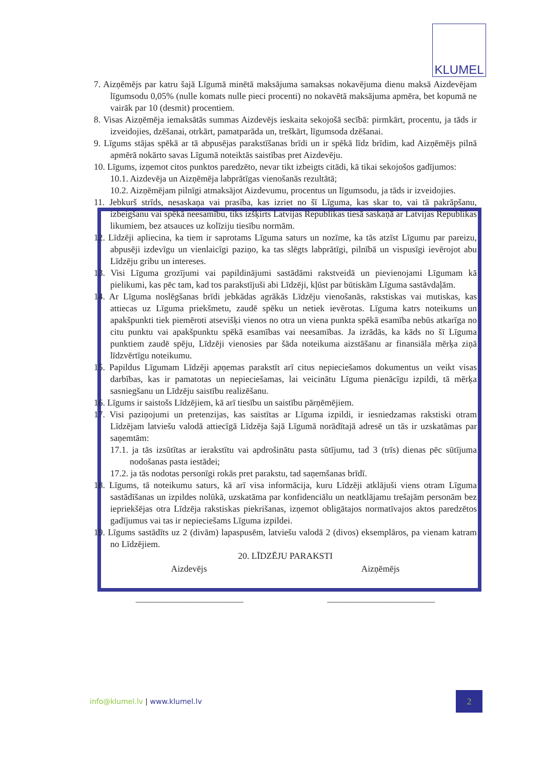KLUMEL
7. Aizņēmējs par katru šajā Līgumā minētā maksājuma samaksas nokavējuma dienu maksā Aizdevējam līgumsodu 0,05% (nulle komats nulle pieci procenti) no nokavētā maksājuma apmēra, bet kopumā ne vairāk par 10 (desmit) procentiem.
8. Visas Aizņēmēja iemaksātās summas Aizdevējs ieskaita sekojošā secībā: pirmkārt, procentu, ja tāds ir izveidojies, dzēšanai, otrkārt, pamatparāda un, treškārt, līgumsoda dzēšanai.
9. Līgums stājas spēkā ar tā abpusējas parakstīšanas brīdi un ir spēkā līdz brīdim, kad Aizņēmējs pilnā apmērā nokārto savas Līgumā noteiktās saistības pret Aizdevēju.
10. Līgums, izņemot citos punktos paredzēto, nevar tikt izbeigts citādi, kā tikai sekojošos gadījumos:
10.1. Aizdevēja un Aizņēmēja labprātīgas vienošanās rezultātā;
10.2. Aizņēmējam pilnīgi atmaksājot Aizdevumu, procentus un līgumsodu, ja tāds ir izveidojies.
11. Jebkurš strīds, nesaskaņa vai prasība, kas izriet no šī Līguma, kas skar to, vai tā pakrāpšanu, izbeigšanu vai spēkā neesamību, tiks izšķirts Latvijas Republikas tiesā saskaņā ar Latvijas Republikas likumiem, bez atsauces uz kolīziju tiesību normām.
12. Līdzēji apliecina, ka tiem ir saprotams Līguma saturs un nozīme, ka tās atzīst Līgumu par pareizu, abpusēji izdevīgu un vienlaicīgi paziņo, ka tas slēgts labprātīgi, pilnībā un vispusīgi ievērojot abu Līdzēju gribu un intereses.
13. Visi Līguma grozījumi vai papildinājumi sastādāmi rakstveidā un pievienojami Līgumam kā pielikumi, kas pēc tam, kad tos parakstījuši abi Līdzēji, kļūst par būtiskām Līguma sastāvdaļām.
14. Ar Līguma noslēgšanas brīdi jebkādas agrākās Līdzēju vienošanās, rakstiskas vai mutiskas, kas attiecas uz Līguma priekšmetu, zaudē spēku un netiek ievērotas. Līguma katrs noteikums un apakšpunkti tiek piemēroti atsevišķi vienos no otra un viena punkta spēkā esamība nebūs atkarīga no citu punktu vai apakšpunktu spēkā esamības vai neesamības. Ja izrādās, ka kāds no šī Līguma punktiem zaudē spēju, Līdzēji vienosies par šāda noteikuma aizstāšanu ar finansiāla mērķa ziņā līdzvērtīgu noteikumu.
15. Papildus Līgumam Līdzēji apņemas parakstīt arī citus nepieciešamos dokumentus un veikt visas darbības, kas ir pamatotas un nepieciešamas, lai veicinātu Līguma pienācīgu izpildi, tā mērķa sasniegšanu un Līdzēju saistību realizēšanu.
16. Līgums ir saistošs Līdzējiem, kā arī tiesību un saistību pārņēmējiem.
17. Visi paziņojumi un pretenzijas, kas saistītas ar Līguma izpildi, ir iesniedzamas rakstiski otram Līdzējam latviešu valodā attiecīgā Līdzēja šajā Līgumā norādītajā adresē un tās ir uzskatāmas par saņemtām:
17.1. ja tās izsūtītas ar ierakstītu vai apdrošinātu pasta sūtījumu, tad 3 (trīs) dienas pēc sūtījuma nodošanas pasta iestādei;
17.2. ja tās nodotas personīgi rokās pret parakstu, tad saņemšanas brīdī.
18. Līgums, tā noteikumu saturs, kā arī visa informācija, kuru Līdzēji atklājuši viens otram Līguma sastādīšanas un izpildes nolūkā, uzskatāma par konfidenciālu un neatklājamu trešajām personām bez iepriekšējas otra Līdzēja rakstiskas piekrišanas, izņemot obligātajos normatīvajos aktos paredzētos gadījumus vai tas ir nepieciešams Līguma izpildei.
19. Līgums sastādīts uz 2 (divām) lapaspusēm, latviešu valodā 2 (divos) eksemplāros, pa vienam katram no Līdzējiem.
20. LĪDZĒJU PARAKSTI
Aizdevējs Aizņēmējs
________________________ ________________________
info@klumel.lv | www.klumel.lv 2